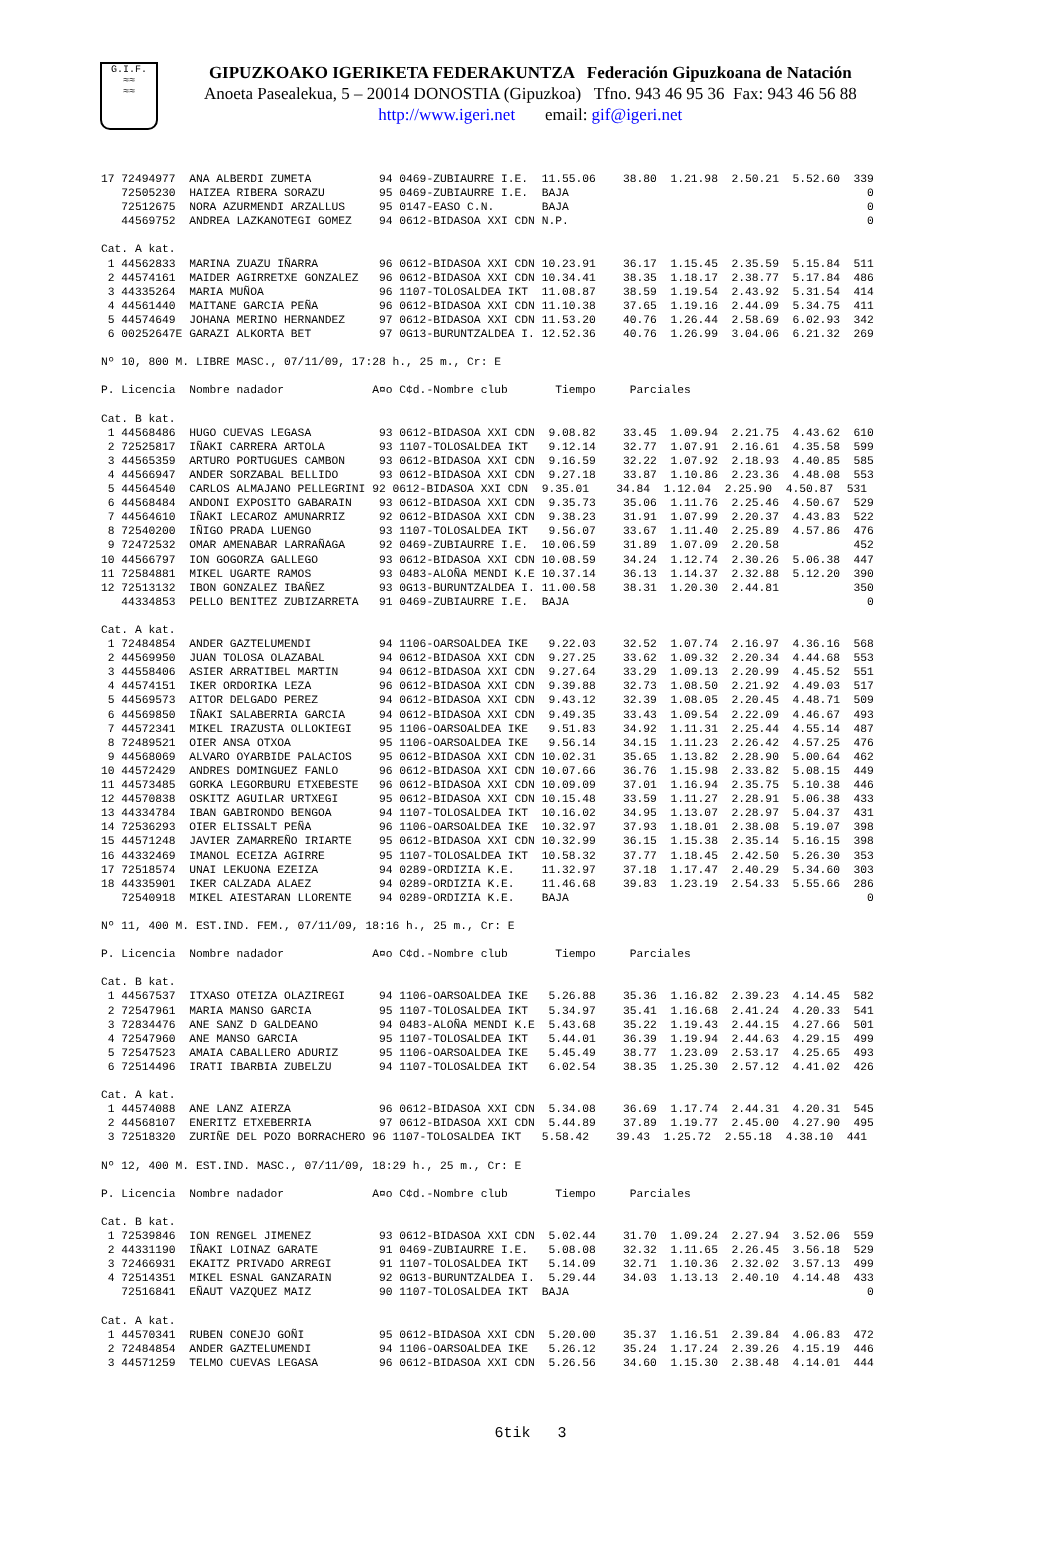G.I.F.
≈≈
≈≈
GIPUZKOAKO IGERIKETA FEDERAKUNTZA Federación Gipuzkoana de Natación
Anoeta Pasealekua, 5 – 20014 DONOSTIA (Gipuzkoa) Tfno. 943 46 95 36 Fax: 943 46 56 88
http://www.igeri.net email: gif@igeri.net
17 72494977  ANA ALBERDI ZUMETA          94 0469-ZUBIAURRE I.E.  11.55.06    38.80  1.21.98  2.50.21  5.52.60  339
   72505230  HAIZEA RIBERA SORAZU        95 0469-ZUBIAURRE I.E.  BAJA                                            0
   72512675  NORA AZURMENDI ARZALLUS     95 0147-EASO C.N.       BAJA                                            0
   44569752  ANDREA LAZKANOTEGI GOMEZ    94 0612-BIDASOA XXI CDN N.P.                                            0

Cat. A kat.
 1 44562833  MARINA ZUAZU IÑARRA         96 0612-BIDASOA XXI CDN 10.23.91    36.17  1.15.45  2.35.59  5.15.84  511
 2 44574161  MAIDER AGIRRETXE GONZALEZ   96 0612-BIDASOA XXI CDN 10.34.41    38.35  1.18.17  2.38.77  5.17.84  486
 3 44335264  MARIA MUÑOA                 96 1107-TOLOSALDEA IKT  11.08.87    38.59  1.19.54  2.43.92  5.31.54  414
 4 44561440  MAITANE GARCIA PEÑA         96 0612-BIDASOA XXI CDN 11.10.38    37.65  1.19.16  2.44.09  5.34.75  411
 5 44574649  JOHANA MERINO HERNANDEZ     97 0612-BIDASOA XXI CDN 11.53.20    40.76  1.26.44  2.58.69  6.02.93  342
 6 00252647E GARAZI ALKORTA BET          97 0G13-BURUNTZALDEA I. 12.52.36    40.76  1.26.99  3.04.06  6.21.32  269

Nº 10, 800 M. LIBRE MASC., 07/11/09, 17:28 h., 25 m., Cr: E

P. Licencia  Nombre nadador             A¤o C¢d.-Nombre club       Tiempo     Parciales

Cat. B kat.
 1 44568486  HUGO CUEVAS LEGASA          93 0612-BIDASOA XXI CDN  9.08.82    33.45  1.09.94  2.21.75  4.43.62  610
 2 72525817  IÑAKI CARRERA ARTOLA        93 1107-TOLOSALDEA IKT   9.12.14    32.77  1.07.91  2.16.61  4.35.58  599
 3 44565359  ARTURO PORTUGUES CAMBON     93 0612-BIDASOA XXI CDN  9.16.59    32.22  1.07.92  2.18.93  4.40.85  585
 4 44566947  ANDER SORZABAL BELLIDO      93 0612-BIDASOA XXI CDN  9.27.18    33.87  1.10.86  2.23.36  4.48.08  553
 5 44564540  CARLOS ALMAJANO PELLEGRINI 92 0612-BIDASOA XXI CDN  9.35.01    34.84  1.12.04  2.25.90  4.50.87  531
 6 44568484  ANDONI EXPOSITO GABARAIN    93 0612-BIDASOA XXI CDN  9.35.73    35.06  1.11.76  2.25.46  4.50.67  529
 7 44564610  IÑAKI LECAROZ AMUNARRIZ     92 0612-BIDASOA XXI CDN  9.38.23    31.91  1.07.99  2.20.37  4.43.83  522
 8 72540200  IÑIGO PRADA LUENGO          93 1107-TOLOSALDEA IKT   9.56.07    33.67  1.11.40  2.25.89  4.57.86  476
 9 72472532  OMAR AMENABAR LARRAÑAGA     92 0469-ZUBIAURRE I.E.  10.06.59    31.89  1.07.09  2.20.58           452
10 44566797  ION GOGORZA GALLEGO         93 0612-BIDASOA XXI CDN 10.08.59    34.24  1.12.74  2.30.26  5.06.38  447
11 72584881  MIKEL UGARTE RAMOS          93 0483-ALOÑA MENDI K.E 10.37.14    36.13  1.14.37  2.32.88  5.12.20  390
12 72513132  IBON GONZALEZ IBAÑEZ        93 0G13-BURUNTZALDEA I. 11.00.58    38.31  1.20.30  2.44.81           350
   44334853  PELLO BENITEZ ZUBIZARRETA   91 0469-ZUBIAURRE I.E.  BAJA                                            0

Cat. A kat.
 1 72484854  ANDER GAZTELUMENDI          94 1106-OARSOALDEA IKE   9.22.03    32.52  1.07.74  2.16.97  4.36.16  568
 2 44569950  JUAN TOLOSA OLAZABAL        94 0612-BIDASOA XXI CDN  9.27.25    33.62  1.09.32  2.20.34  4.44.68  553
 3 44558406  ASIER ARRATIBEL MARTIN      94 0612-BIDASOA XXI CDN  9.27.64    33.29  1.09.13  2.20.99  4.45.52  551
 4 44574151  IKER ORDORIKA LEZA          96 0612-BIDASOA XXI CDN  9.39.88    32.73  1.08.50  2.21.92  4.49.03  517
 5 44569573  AITOR DELGADO PEREZ         94 0612-BIDASOA XXI CDN  9.43.12    32.39  1.08.05  2.20.45  4.48.71  509
 6 44569850  IÑAKI SALABERRIA GARCIA     94 0612-BIDASOA XXI CDN  9.49.35    33.43  1.09.54  2.22.09  4.46.67  493
 7 44572341  MIKEL IRAZUSTA OLLOKIEGI    95 1106-OARSOALDEA IKE   9.51.83    34.92  1.11.31  2.25.44  4.55.14  487
 8 72489521  OIER ANSA OTXOA             95 1106-OARSOALDEA IKE   9.56.14    34.15  1.11.23  2.26.42  4.57.25  476
 9 44568069  ALVARO OYARBIDE PALACIOS    95 0612-BIDASOA XXI CDN 10.02.31    35.65  1.13.82  2.28.90  5.00.64  462
10 44572429  ANDRES DOMINGUEZ FANLO      96 0612-BIDASOA XXI CDN 10.07.66    36.76  1.15.98  2.33.82  5.08.15  449
11 44573485  GORKA LEGORBURU ETXEBESTE   96 0612-BIDASOA XXI CDN 10.09.09    37.01  1.16.94  2.35.75  5.10.38  446
12 44570838  OSKITZ AGUILAR URTXEGI      95 0612-BIDASOA XXI CDN 10.15.48    33.59  1.11.27  2.28.91  5.06.38  433
13 44334784  IBAN GABIRONDO BENGOA       94 1107-TOLOSALDEA IKT  10.16.02    34.95  1.13.07  2.28.97  5.04.37  431
14 72536293  OIER ELISSALT PEÑA          96 1106-OARSOALDEA IKE  10.32.97    37.93  1.18.01  2.38.08  5.19.07  398
15 44571248  JAVIER ZAMARREÑO IRIARTE    95 0612-BIDASOA XXI CDN 10.32.99    36.15  1.15.38  2.35.14  5.16.15  398
16 44332469  IMANOL ECEIZA AGIRRE        95 1107-TOLOSALDEA IKT  10.58.32    37.77  1.18.45  2.42.50  5.26.30  353
17 72518574  UNAI LEKUONA EZEIZA         94 0289-ORDIZIA K.E.    11.32.97    37.18  1.17.47  2.40.29  5.34.60  303
18 44335901  IKER CALZADA ALAEZ          94 0289-ORDIZIA K.E.    11.46.68    39.83  1.23.19  2.54.33  5.55.66  286
   72540918  MIKEL AIESTARAN LLORENTE    94 0289-ORDIZIA K.E.    BAJA                                            0

Nº 11, 400 M. EST.IND. FEM., 07/11/09, 18:16 h., 25 m., Cr: E

P. Licencia  Nombre nadador             A¤o C¢d.-Nombre club       Tiempo     Parciales

Cat. B kat.
 1 44567537  ITXASO OTEIZA OLAZIREGI     94 1106-OARSOALDEA IKE   5.26.88    35.36  1.16.82  2.39.23  4.14.45  582
 2 72547961  MARIA MANSO GARCIA          95 1107-TOLOSALDEA IKT   5.34.97    35.41  1.16.68  2.41.24  4.20.33  541
 3 72834476  ANE SANZ D GALDEANO         94 0483-ALOÑA MENDI K.E  5.43.68    35.22  1.19.43  2.44.15  4.27.66  501
 4 72547960  ANE MANSO GARCIA            95 1107-TOLOSALDEA IKT   5.44.01    36.39  1.19.94  2.44.63  4.29.15  499
 5 72547523  AMAIA CABALLERO ADURIZ      95 1106-OARSOALDEA IKE   5.45.49    38.77  1.23.09  2.53.17  4.25.65  493
 6 72514496  IRATI IBARBIA ZUBELZU       94 1107-TOLOSALDEA IKT   6.02.54    38.35  1.25.30  2.57.12  4.41.02  426

Cat. A kat.
 1 44574088  ANE LANZ AIERZA             96 0612-BIDASOA XXI CDN  5.34.08    36.69  1.17.74  2.44.31  4.20.31  545
 2 44568107  ENERITZ ETXEBERRIA          97 0612-BIDASOA XXI CDN  5.44.89    37.89  1.19.77  2.45.00  4.27.90  495
 3 72518320  ZURIÑE DEL POZO BORRACHERO 96 1107-TOLOSALDEA IKT   5.58.42    39.43  1.25.72  2.55.18  4.38.10  441

Nº 12, 400 M. EST.IND. MASC., 07/11/09, 18:29 h., 25 m., Cr: E

P. Licencia  Nombre nadador             A¤o C¢d.-Nombre club       Tiempo     Parciales

Cat. B kat.
 1 72539846  ION RENGEL JIMENEZ          93 0612-BIDASOA XXI CDN  5.02.44    31.70  1.09.24  2.27.94  3.52.06  559
 2 44331190  IÑAKI LOINAZ GARATE         91 0469-ZUBIAURRE I.E.   5.08.08    32.32  1.11.65  2.26.45  3.56.18  529
 3 72466931  EKAITZ PRIVADO ARREGI       91 1107-TOLOSALDEA IKT   5.14.09    32.71  1.10.36  2.32.02  3.57.13  499
 4 72514351  MIKEL ESNAL GANZARAIN       92 0G13-BURUNTZALDEA I.  5.29.44    34.03  1.13.13  2.40.10  4.14.48  433
   72516841  EÑAUT VAZQUEZ MAIZ          90 1107-TOLOSALDEA IKT  BAJA                                            0

Cat. A kat.
 1 44570341  RUBEN CONEJO GOÑI           95 0612-BIDASOA XXI CDN  5.20.00    35.37  1.16.51  2.39.84  4.06.83  472
 2 72484854  ANDER GAZTELUMENDI          94 1106-OARSOALDEA IKE   5.26.12    35.24  1.17.24  2.39.26  4.15.19  446
 3 44571259  TELMO CUEVAS LEGASA         96 0612-BIDASOA XXI CDN  5.26.56    34.60  1.15.30  2.38.48  4.14.01  444
6tik 3